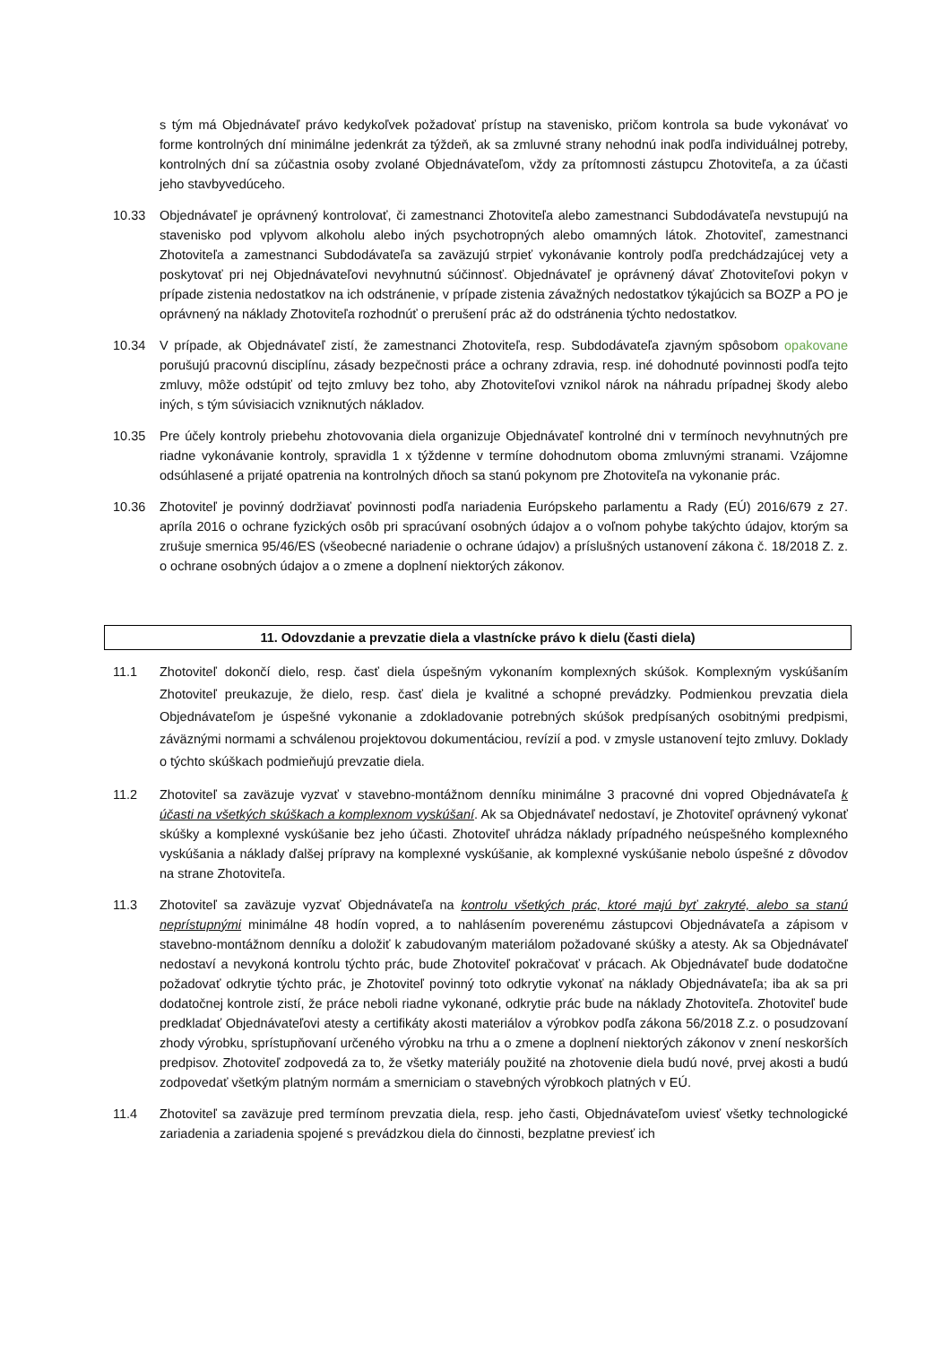s tým má Objednávateľ právo kedykoľvek požadovať prístup na stavenisko, pričom kontrola sa bude vykonávať vo forme kontrolných dní minimálne jedenkrát za týždeň, ak sa zmluvné strany nehodnú inak podľa individuálnej potreby, kontrolných dní sa zúčastnia osoby zvolané Objednávateľom, vždy za prítomnosti zástupcu Zhotoviteľa, a za účasti jeho stavbyvedúceho.
10.33 Objednávateľ je oprávnený kontrolovať, či zamestnanci Zhotoviteľa alebo zamestnanci Subdodávateľa nevstupujú na stavenisko pod vplyvom alkoholu alebo iných psychotropných alebo omamných látok. Zhotoviteľ, zamestnanci Zhotoviteľa a zamestnanci Subdodávateľa sa zaväzujú strpieť vykonávanie kontroly podľa predchádzajúcej vety a poskytovať pri nej Objednávateľovi nevyhnutnú súčinnosť. Objednávateľ je oprávnený dávať Zhotoviteľovi pokyn v prípade zistenia nedostatkov na ich odstránenie, v prípade zistenia závažných nedostatkov týkajúcich sa BOZP a PO je oprávnený na náklady Zhotoviteľa rozhodnúť o prerušení prác až do odstránenia týchto nedostatkov.
10.34 V prípade, ak Objednávateľ zistí, že zamestnanci Zhotoviteľa, resp. Subdodávateľa zjavným spôsobom opakovane porušujú pracovnú disciplínu, zásady bezpečnosti práce a ochrany zdravia, resp. iné dohodnuté povinnosti podľa tejto zmluvy, môže odstúpiť od tejto zmluvy bez toho, aby Zhotoviteľovi vznikol nárok na náhradu prípadnej škody alebo iných, s tým súvisiacich vzniknutých nákladov.
10.35 Pre účely kontroly priebehu zhotovovania diela organizuje Objednávateľ kontrolné dni v termínoch nevyhnutných pre riadne vykonávanie kontroly, spravidla 1 x týždenne v termíne dohodnutom oboma zmluvnými stranami. Vzájomne odsúhlasené a prijaté opatrenia na kontrolných dňoch sa stanú pokynom pre Zhotoviteľa na vykonanie prác.
10.36 Zhotoviteľ je povinný dodržiavať povinnosti podľa nariadenia Európskeho parlamentu a Rady (EÚ) 2016/679 z 27. apríla 2016 o ochrane fyzických osôb pri spracúvaní osobných údajov a o voľnom pohybe takýchto údajov, ktorým sa zrušuje smernica 95/46/ES (všeobecné nariadenie o ochrane údajov) a príslušných ustanovení zákona č. 18/2018 Z. z. o ochrane osobných údajov a o zmene a doplnení niektorých zákonov.
11. Odovzdanie a prevzatie diela a vlastnícke právo k dielu (časti diela)
11.1 Zhotoviteľ dokončí dielo, resp. časť diela úspešným vykonaním komplexných skúšok. Komplexným vyskúšaním Zhotoviteľ preukazuje, že dielo, resp. časť diela je kvalitné a schopné prevádzky. Podmienkou prevzatia diela Objednávateľom je úspešné vykonanie a zdokladovanie potrebných skúšok predpísaných osobitnými predpismi, záväznými normami a schválenou projektovou dokumentáciou, revízií a pod. v zmysle ustanovení tejto zmluvy. Doklady o týchto skúškach podmieňujú prevzatie diela.
11.2 Zhotoviteľ sa zaväzuje vyzvať v stavebno-montážnom denníku minimálne 3 pracovné dni vopred Objednávateľa k účasti na všetkých skúškach a komplexnom vyskúšaní. Ak sa Objednávateľ nedostaví, je Zhotoviteľ oprávnený vykonať skúšky a komplexné vyskúšanie bez jeho účasti. Zhotoviteľ uhrádza náklady prípadného neúspešného komplexného vyskúšania a náklady ďalšej prípravy na komplexné vyskúšanie, ak komplexné vyskúšanie nebolo úspešné z dôvodov na strane Zhotoviteľa.
11.3 Zhotoviteľ sa zaväzuje vyzvať Objednávateľa na kontrolu všetkých prác, ktoré majú byť zakryté, alebo sa stanú neprístupnými minimálne 48 hodín vopred, a to nahlásením poverenému zástupcovi Objednávateľa a zápisom v stavebno-montážnom denníku a doložiť k zabudovaným materiálom požadované skúšky a atesty. Ak sa Objednávateľ nedostaví a nevykoná kontrolu týchto prác, bude Zhotoviteľ pokračovať v prácach. Ak Objednávateľ bude dodatočne požadovať odkrytie týchto prác, je Zhotoviteľ povinný toto odkrytie vykonať na náklady Objednávateľa; iba ak sa pri dodatočnej kontrole zistí, že práce neboli riadne vykonané, odkrytie prác bude na náklady Zhotoviteľa. Zhotoviteľ bude predkladať Objednávateľovi atesty a certifikáty akosti materiálov a výrobkov podľa zákona 56/2018 Z.z. o posudzovaní zhody výrobku, sprístupňovaní určeného výrobku na trhu a o zmene a doplnení niektorých zákonov v znení neskorších predpisov. Zhotoviteľ zodpovedá za to, že všetky materiály použité na zhotovenie diela budú nové, prvej akosti a budú zodpovedať všetkým platným normám a smerniciam o stavebných výrobkoch platných v EÚ.
11.4 Zhotoviteľ sa zaväzuje pred termínom prevzatia diela, resp. jeho časti, Objednávateľom uviesť všetky technologické zariadenia a zariadenia spojené s prevádzkou diela do činnosti, bezplatne previesť ich